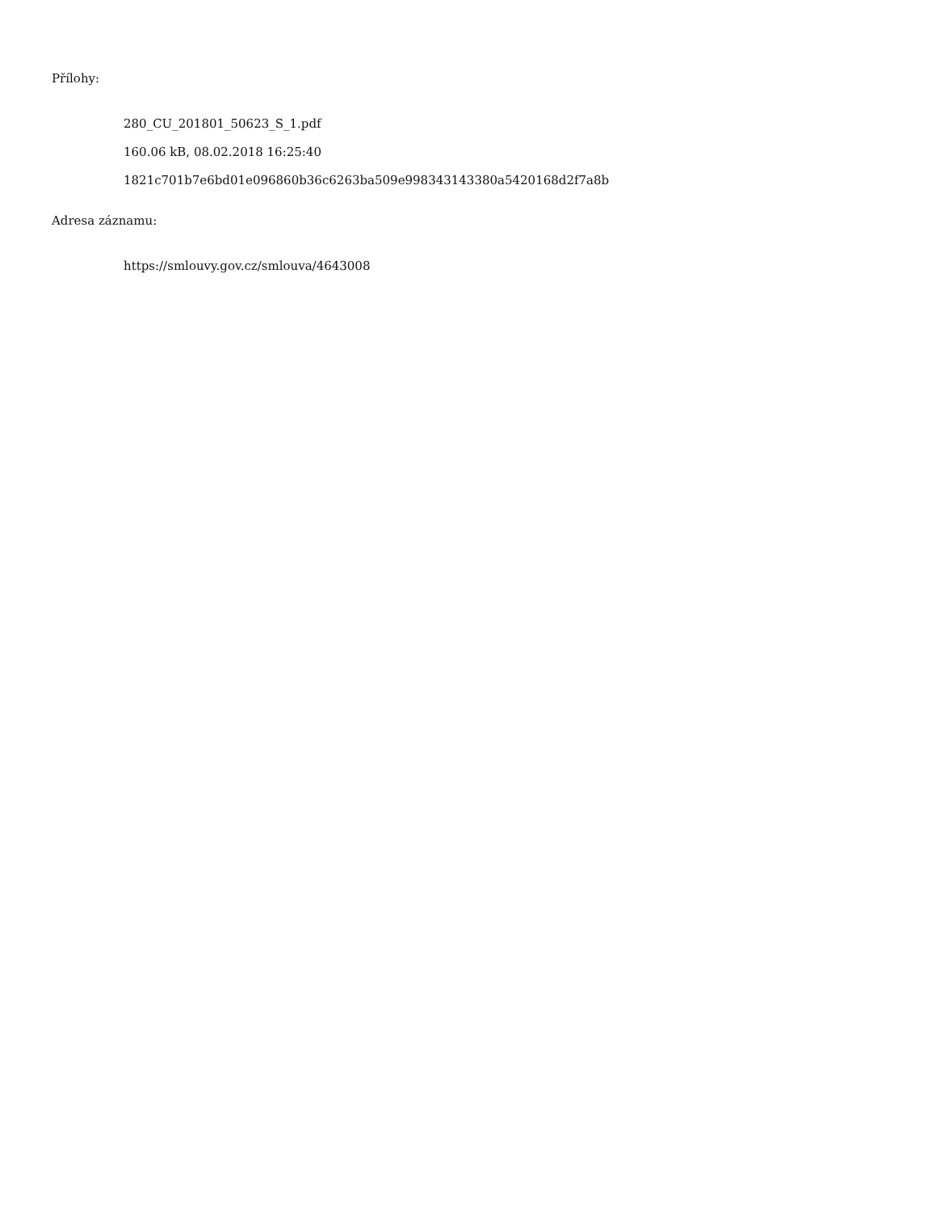Přílohy:
280_CU_201801_50623_S_1.pdf
160.06 kB, 08.02.2018 16:25:40
1821c701b7e6bd01e096860b36c6263ba509e998343143380a5420168d2f7a8b
Adresa záznamu:
https://smlouvy.gov.cz/smlouva/4643008